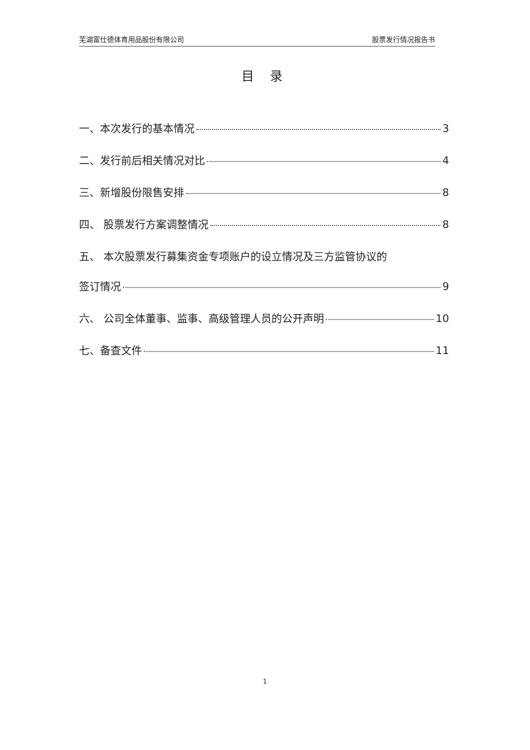芜湖富仕德体育用品股份有限公司 股票发行情况报告书
目 录
一、本次发行的基本情况 3
二、发行前后相关情况对比 4
三、新增股份限售安排 8
四、 股票发行方案调整情况 8
五、 本次股票发行募集资金专项账户的设立情况及三方监管协议的
签订情况 9
六、 公司全体董事、监事、高级管理人员的公开声明 10
七、备查文件 11
1